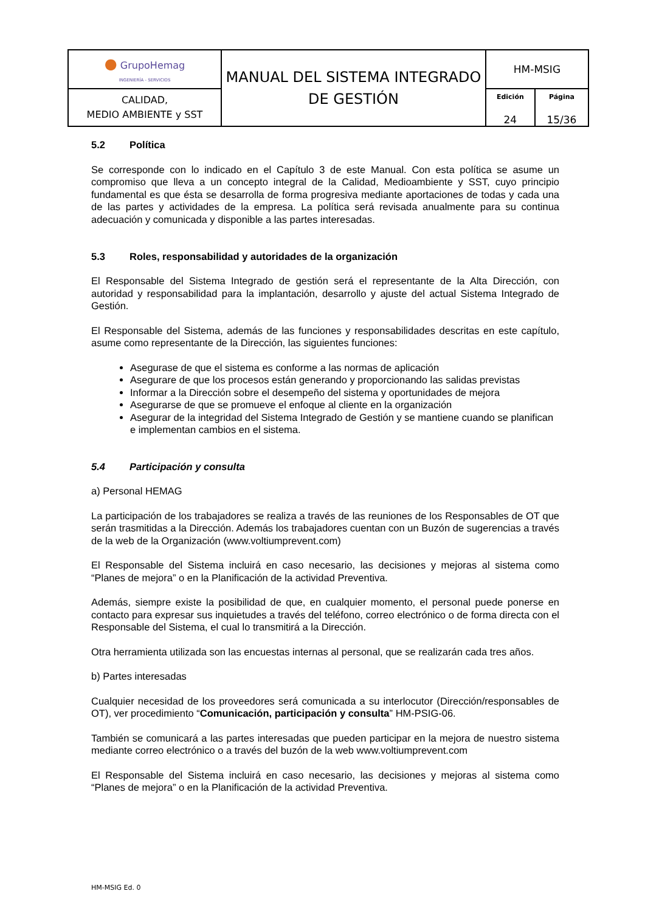| ● GrupoHemag INGENIERÍA - SERVICIOS | MANUAL DEL SISTEMA INTEGRADO DE GESTIÓN | HM-MSIG | |
| CALIDAD, MEDIO AMBIENTE y SST | | Edición 24 | Página 15/36 |
5.2 Política
Se corresponde con lo indicado en el Capítulo 3 de este Manual. Con esta política se asume un compromiso que lleva a un concepto integral de la Calidad, Medioambiente y SST, cuyo principio fundamental es que ésta se desarrolla de forma progresiva mediante aportaciones de todas y cada una de las partes y actividades de la empresa. La política será revisada anualmente para su continua adecuación y comunicada y disponible a las partes interesadas.
5.3 Roles, responsabilidad y autoridades de la organización
El Responsable del Sistema Integrado de gestión será el representante de la Alta Dirección, con autoridad y responsabilidad para la implantación, desarrollo y ajuste del actual Sistema Integrado de Gestión.
El Responsable del Sistema, además de las funciones y responsabilidades descritas en este capítulo, asume como representante de la Dirección, las siguientes funciones:
Asegurase de que el sistema es conforme a las normas de aplicación
Asegurare de que los procesos están generando y proporcionando las salidas previstas
Informar a la Dirección sobre el desempeño del sistema y oportunidades de mejora
Asegurarse de que se promueve el enfoque al cliente en la organización
Asegurar de la integridad del Sistema Integrado de Gestión y se mantiene cuando se planifican e implementan cambios en el sistema.
5.4 Participación y consulta
a) Personal HEMAG
La participación de los trabajadores se realiza a través de las reuniones de los Responsables de OT que serán trasmitidas a la Dirección. Además los trabajadores cuentan con un Buzón de sugerencias a través de la web de la Organización (www.voltiumprevent.com)
El Responsable del Sistema incluirá en caso necesario, las decisiones y mejoras al sistema como “Planes de mejora” o en la Planificación de la actividad Preventiva.
Además, siempre existe la posibilidad de que, en cualquier momento, el personal puede ponerse en contacto para expresar sus inquietudes a través del teléfono, correo electrónico o de forma directa con el Responsable del Sistema, el cual lo transmitirá a la Dirección.
Otra herramienta utilizada son las encuestas internas al personal, que se realizarán cada tres años.
b) Partes interesadas
Cualquier necesidad de los proveedores será comunicada a su interlocutor (Dirección/responsables de OT), ver procedimiento “Comunicación, participación y consulta” HM-PSIG-06.
También se comunicará a las partes interesadas que pueden participar en la mejora de nuestro sistema mediante correo electrónico o a través del buzón de la web www.voltiumprevent.com
El Responsable del Sistema incluirá en caso necesario, las decisiones y mejoras al sistema como “Planes de mejora” o en la Planificación de la actividad Preventiva.
HM-MSIG Ed. 0